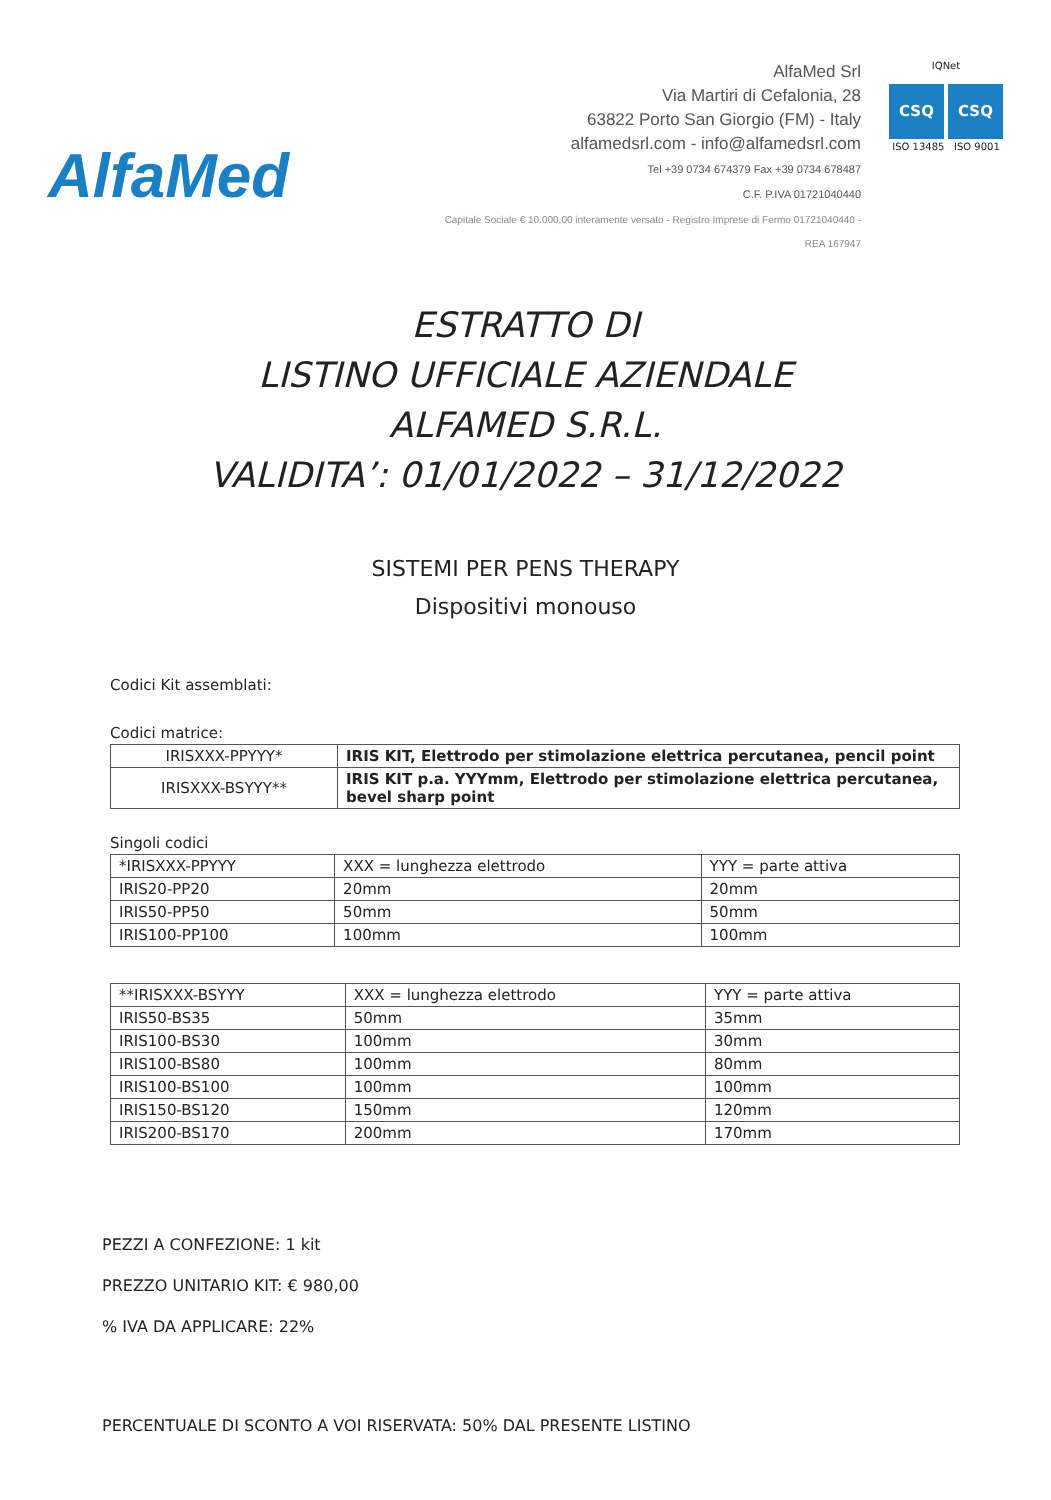AlfaMed
AlfaMed Srl
Via Martiri di Cefalonia, 28
63822 Porto San Giorgio (FM) - Italy
alfamedsrl.com - info@alfamedsrl.com
Tel +39 0734 674379 Fax +39 0734 678487
C.F. P.IVA 01721040440
Capitale Sociale € 10.000,00 interamente versato - Registro Imprese di Fermo 01721040440 - REA 167947
IQNet
CSQ CSQ
ISO 13485 ISO 9001
ESTRATTO DI
LISTINO UFFICIALE AZIENDALE
ALFAMED S.R.L.
VALIDITA’: 01/01/2022 – 31/12/2022
SISTEMI PER PENS THERAPY
Dispositivi monouso
Codici Kit assemblati:
Codici matrice:
| IRISXXX-PPYYY* | IRIS KIT, Elettrodo per stimolazione elettrica percutanea, pencil point |
| IRISXXX-BSYYY** | IRIS KIT p.a. YYYmm, Elettrodo per stimolazione elettrica percutanea, bevel sharp point |
Singoli codici
| *IRISXXX-PPYYY | XXX = lunghezza elettrodo | YYY = parte attiva |
| IRIS20-PP20 | 20mm | 20mm |
| IRIS50-PP50 | 50mm | 50mm |
| IRIS100-PP100 | 100mm | 100mm |
| **IRISXXX-BSYYY | XXX = lunghezza elettrodo | YYY = parte attiva |
| IRIS50-BS35 | 50mm | 35mm |
| IRIS100-BS30 | 100mm | 30mm |
| IRIS100-BS80 | 100mm | 80mm |
| IRIS100-BS100 | 100mm | 100mm |
| IRIS150-BS120 | 150mm | 120mm |
| IRIS200-BS170 | 200mm | 170mm |
PEZZI A CONFEZIONE: 1 kit
PREZZO UNITARIO KIT: € 980,00
% IVA DA APPLICARE: 22%
PERCENTUALE DI SCONTO A VOI RISERVATA: 50% DAL PRESENTE LISTINO